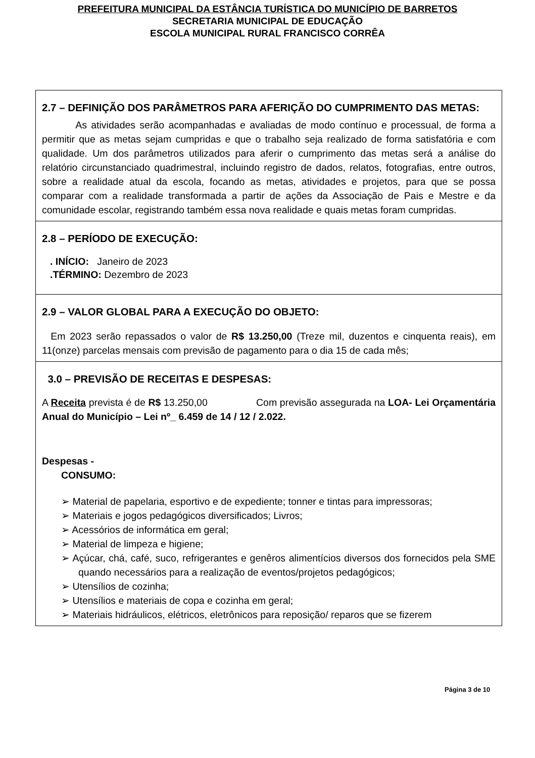PREFEITURA MUNICIPAL DA ESTÂNCIA TURÍSTICA DO MUNICÍPIO DE BARRETOS
SECRETARIA MUNICIPAL DE EDUCAÇÃO
ESCOLA MUNICIPAL RURAL FRANCISCO CORRÊA
2.7 – DEFINIÇÃO DOS PARÂMETROS PARA AFERIÇÃO DO CUMPRIMENTO DAS METAS:
As atividades serão acompanhadas e avaliadas de modo contínuo e processual, de forma a permitir que as metas sejam cumpridas e que o trabalho seja realizado de forma satisfatória e com qualidade. Um dos parâmetros utilizados para aferir o cumprimento das metas será a análise do relatório circunstanciado quadrimestral, incluindo registro de dados, relatos, fotografias, entre outros, sobre a realidade atual da escola, focando as metas, atividades e projetos, para que se possa comparar com a realidade transformada a partir de ações da Associação de Pais e Mestre e da comunidade escolar, registrando também essa nova realidade e quais metas foram cumpridas.
2.8 – PERÍODO DE EXECUÇÃO:
. INÍCIO: Janeiro de 2023
.TÉRMINO: Dezembro de 2023
2.9 – VALOR GLOBAL PARA A EXECUÇÃO DO OBJETO:
Em 2023 serão repassados o valor de R$ 13.250,00 (Treze mil, duzentos e cinquenta reais), em 11(onze) parcelas mensais com previsão de pagamento para o dia 15 de cada mês;
3.0 – PREVISÃO DE RECEITAS E DESPESAS:
A Receita prevista é de R$ 13.250,00 Com previsão assegurada na LOA- Lei Orçamentária Anual do Município – Lei nº_ 6.459 de 14 / 12 / 2.022.
Despesas -
CONSUMO:
➢ Material de papelaria, esportivo e de expediente; tonner e tintas para impressoras;
➢ Materiais e jogos pedagógicos diversificados; Livros;
➢ Acessórios de informática em geral;
➢ Material de limpeza e higiene;
➢ Açúcar, chá, café, suco, refrigerantes e genêros alimentícios diversos dos fornecidos pela SME quando necessários para a realização de eventos/projetos pedagógicos;
➢ Utensílios de cozinha;
➢ Utensílios e materiais de copa e cozinha em geral;
➢ Materiais hidráulicos, elétricos, eletrônicos para reposição/ reparos que se fizerem
Página 3 de 10